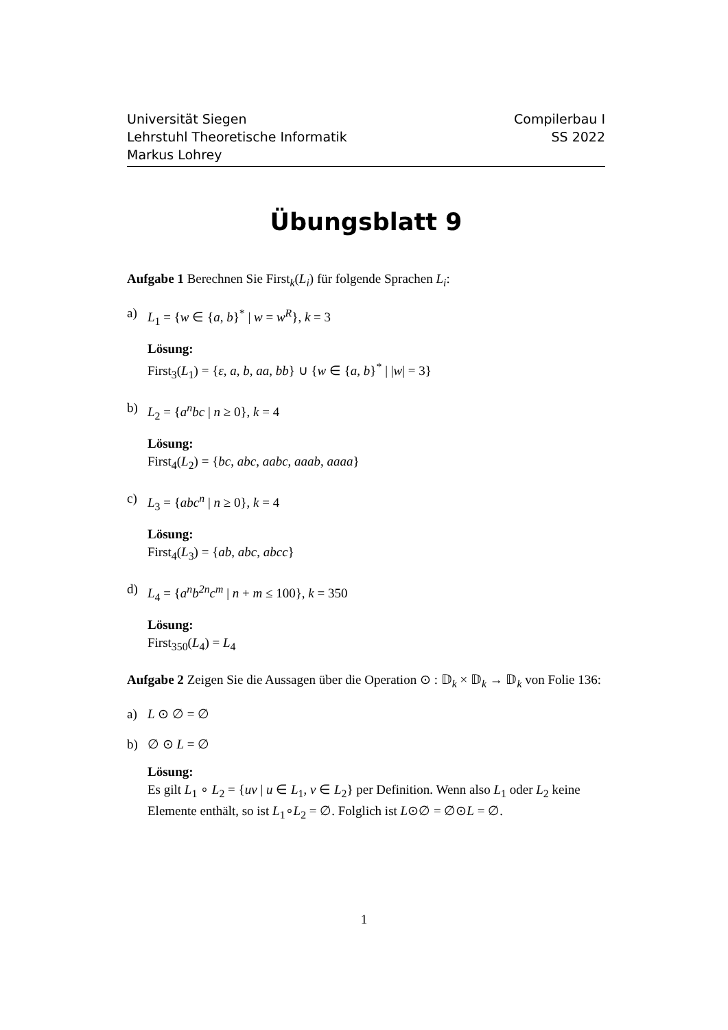Universität Siegen
Lehrstuhl Theoretische Informatik
Markus Lohrey
Compilerbau I
SS 2022
Übungsblatt 9
Aufgabe 1 Berechnen Sie First<sub>k</sub>(L<sub>i</sub>) für folgende Sprachen L<sub>i</sub>:
a) L<sub>1</sub> = {w ∈ {a, b}<sup>*</sup> | w = w<sup>R</sup>}, k = 3
Lösung:
First<sub>3</sub>(L<sub>1</sub>) = {ε, a, b, aa, bb} ∪ {w ∈ {a, b}<sup>*</sup> | |w| = 3}
b) L<sub>2</sub> = {a<sup>n</sup>bc | n ≥ 0}, k = 4
Lösung:
First<sub>4</sub>(L<sub>2</sub>) = {bc, abc, aabc, aaab, aaaa}
c) L<sub>3</sub> = {abc<sup>n</sup> | n ≥ 0}, k = 4
Lösung:
First<sub>4</sub>(L<sub>3</sub>) = {ab, abc, abcc}
d) L<sub>4</sub> = {a<sup>n</sup>b<sup>2n</sup>c<sup>m</sup> | n + m ≤ 100}, k = 350
Lösung:
First<sub>350</sub>(L<sub>4</sub>) = L<sub>4</sub>
Aufgabe 2 Zeigen Sie die Aussagen über die Operation ⊙ : 𝔻<sub>k</sub> × 𝔻<sub>k</sub> → 𝔻<sub>k</sub> von Folie 136:
a) L ⊙ ∅ = ∅
b) ∅ ⊙ L = ∅
Lösung:
Es gilt L<sub>1</sub> ∘ L<sub>2</sub> = {uv | u ∈ L<sub>1</sub>, v ∈ L<sub>2</sub>} per Definition. Wenn also L<sub>1</sub> oder L<sub>2</sub> keine Elemente enthält, so ist L<sub>1</sub>∘L<sub>2</sub> = ∅. Folglich ist L⊙∅ = ∅⊙L = ∅.
1